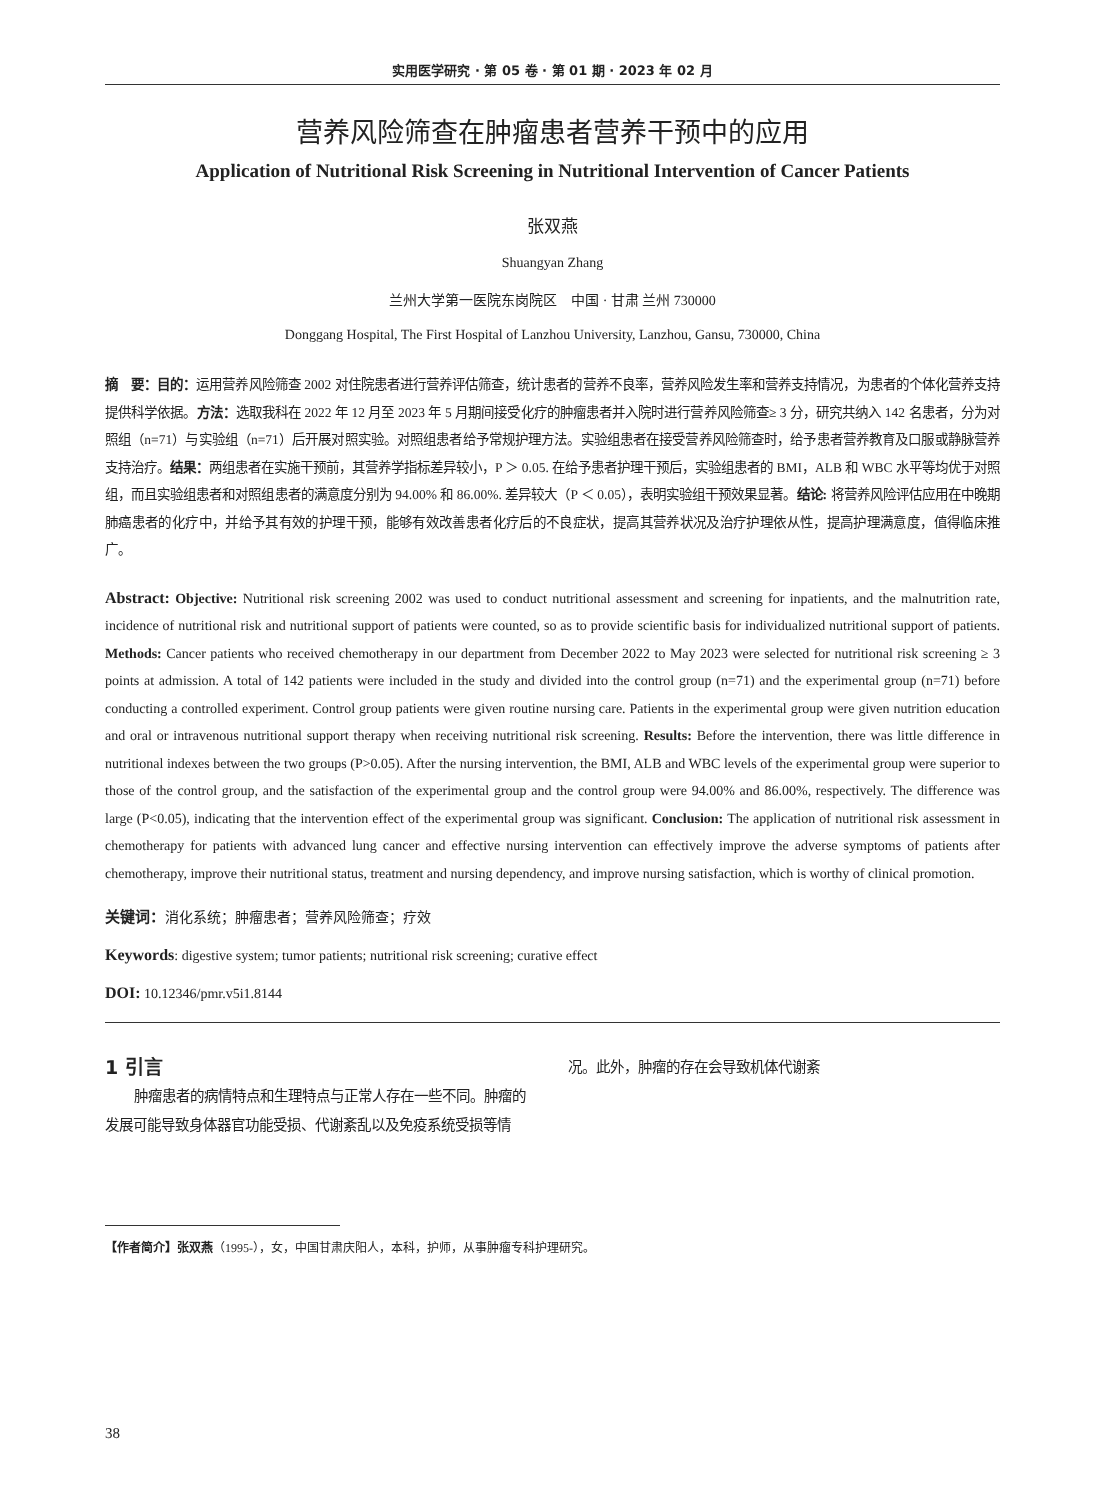实用医学研究 · 第 05 卷 · 第 01 期 · 2023 年 02 月
营养风险筛查在肿瘤患者营养干预中的应用
Application of Nutritional Risk Screening in Nutritional Intervention of Cancer Patients
张双燕
Shuangyan Zhang
兰州大学第一医院东岗院区　中国 · 甘肃 兰州 730000
Donggang Hospital, The First Hospital of Lanzhou University, Lanzhou, Gansu, 730000, China
摘　要：目的：运用营养风险筛查 2002 对住院患者进行营养评估筛查，统计患者的营养不良率，营养风险发生率和营养支持情况，为患者的个体化营养支持提供科学依据。方法：选取我科在 2022 年 12 月至 2023 年 5 月期间接受化疗的肿瘤患者并入院时进行营养风险筛查≥ 3 分，研究共纳入 142 名患者，分为对照组（n=71）与实验组（n=71）后开展对照实验。对照组患者给予常规护理方法。实验组患者在接受营养风险筛查时，给予患者营养教育及口服或静脉营养支持治疗。结果：两组患者在实施干预前，其营养学指标差异较小，P ＞ 0.05. 在给予患者护理干预后，实验组患者的 BMI，ALB 和 WBC 水平等均优于对照组，而且实验组患者和对照组患者的满意度分别为 94.00% 和 86.00%. 差异较大（P ＜ 0.05），表明实验组干预效果显著。结论: 将营养风险评估应用在中晚期肺癌患者的化疗中，并给予其有效的护理干预，能够有效改善患者化疗后的不良症状，提高其营养状况及治疗护理依从性，提高护理满意度，值得临床推广。
Abstract: Objective: Nutritional risk screening 2002 was used to conduct nutritional assessment and screening for inpatients, and the malnutrition rate, incidence of nutritional risk and nutritional support of patients were counted, so as to provide scientific basis for individualized nutritional support of patients. Methods: Cancer patients who received chemotherapy in our department from December 2022 to May 2023 were selected for nutritional risk screening ≥ 3 points at admission. A total of 142 patients were included in the study and divided into the control group (n=71) and the experimental group (n=71) before conducting a controlled experiment. Control group patients were given routine nursing care. Patients in the experimental group were given nutrition education and oral or intravenous nutritional support therapy when receiving nutritional risk screening. Results: Before the intervention, there was little difference in nutritional indexes between the two groups (P>0.05). After the nursing intervention, the BMI, ALB and WBC levels of the experimental group were superior to those of the control group, and the satisfaction of the experimental group and the control group were 94.00% and 86.00%, respectively. The difference was large (P<0.05), indicating that the intervention effect of the experimental group was significant. Conclusion: The application of nutritional risk assessment in chemotherapy for patients with advanced lung cancer and effective nursing intervention can effectively improve the adverse symptoms of patients after chemotherapy, improve their nutritional status, treatment and nursing dependency, and improve nursing satisfaction, which is worthy of clinical promotion.
关键词：消化系统；肿瘤患者；营养风险筛查；疗效
Keywords: digestive system; tumor patients; nutritional risk screening; curative effect
DOI: 10.12346/pmr.v5i1.8144
1 引言
肿瘤患者的病情特点和生理特点与正常人存在一些不同。肿瘤的发展可能导致身体器官功能受损、代谢紊乱以及免疫系统受损等情况。此外，肿瘤的存在会导致机体代谢紊
【作者简介】张双燕（1995-），女，中国甘肃庆阳人，本科，护师，从事肿瘤专科护理研究。
38